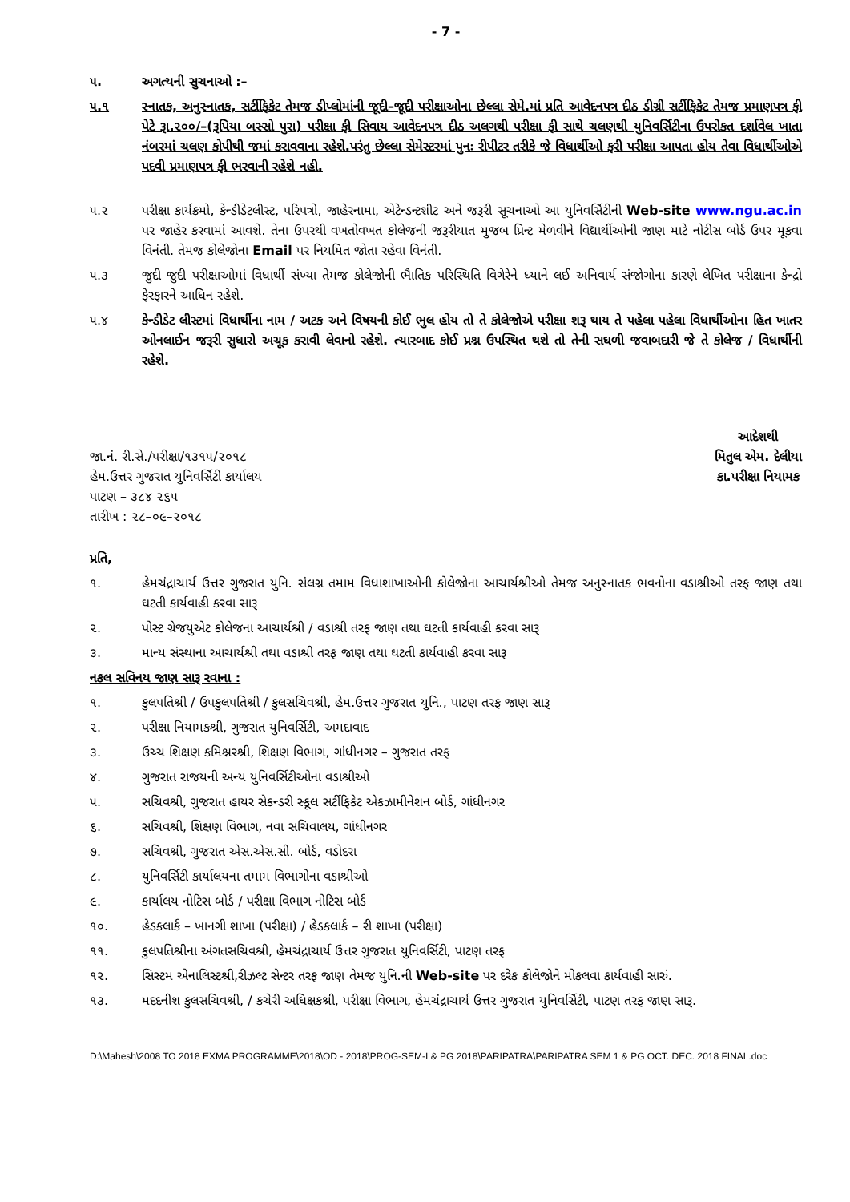- 7 -
૫. અગત્યની સુચનાઓ :–
૫.૧ સ્નાતક, અનુસ્નાતક, સર્ટીફિકેટ તેમજ ડીપ્લોમાંની જૂદી–જૂદી પરીક્ષાઓના છેલ્લા સેમે.માં પ્રતિ આવેદનપત્ર દીઠ ડીગ્રી સર્ટીફિકેટ તેમજ પ્રમાણપત્ર ફી પેટે રૂા.૨૦૦/–(રૂપિયા બસ્સો પુરા) પરીક્ષા ફી સિવાય આવેદનપત્ર દીઠ અલગથી પરીક્ષા ફી સાથે ચલણથી યુનિવર્સિટીના ઉપરોકત દર્શાવેલ ખાતા નંબરમાં ચલણ કોપીથી જમાં કરાવવાના રહેશે.પરંતુ છેલ્લા સેમેસ્ટરમાં પુનઃ રીપીટર તરીકે જે વિધાર્થીઓ ફરી પરીક્ષા આપતા હોય તેવા વિધાર્થીઓએ પદવી પ્રમાણપત્ર ફી ભરવાની રહેશે નહી.
૫.૨ પરીક્ષા કાર્યક્રમો, કેન્ડીડેટલીસ્ટ, પરિપત્રો, જાહેરનામા, એટેન્ડન્ટશીટ અને જરૂરી સૂચનાઓ આ યુનિવર્સિટીની Web-site www.ngu.ac.in પર જાહેર કરવામાં આવશે. તેના ઉપરથી વખતોવખત કોલેજની જરૂરીયાત મુજબ પ્રિન્ટ મેળવીને વિદ્યાર્થીઓની જાણ માટે નોટીસ બોર્ડ ઉપર મૂકવા વિનંતી. તેમજ કોલેજોના Email પર નિયમિત જોતા રહેવા વિનંતી.
૫.૩ જુદી જુદી પરીક્ષાઓમાં વિધાર્થી સંખ્યા તેમજ કોલેજોની ભૈાતિક પરિસ્થિતિ વિગેરેને ધ્યાને લઈ અનિવાર્ય સંજોગોના કારણે લેખિત પરીક્ષાના કેન્દ્રો ફેરફારને આધિન રહેશે.
૫.૪ કેન્ડીડેટ લીસ્ટમાં વિધાર્થીના નામ / અટક અને વિષયની કોઈ ભુલ હોય તો તે કોલેજોએ પરીક્ષા શરૂ થાય તે પહેલા પહેલા વિધાર્થીઓના હિત ખાતર ઓનલાઈન જરૂરી સુધારો અચૂક કરાવી લેવાનો રહેશે. ત્યારબાદ કોઈ પ્રશ્ન ઉપસ્થિત થશે તો તેની સઘળી જવાબદારી જે તે કોલેજ / વિધાર્થીની રહેશે.
જા.નં. રી.સે./પરીક્ષા/૧૩૧૫/૨૦૧૮
હેમ.ઉત્તર ગુજરાત યુનિવર્સિટી કાર્યાલય
પાટણ – ૩૮૪ ૨૬૫
તારીખ : ૨૮–૦૯–૨૦૧૮
આદેશથી
મિતુલ એમ. દેલીયા
કા.પરીક્ષા નિયામક
પ્રતિ,
૧. હેમચંદ્રાચાર્ય ઉત્તર ગુજરાત યુનિ. સંલગ્ન તમામ વિધાશાખાઓની કોલેજોના આચાર્યશ્રીઓ તેમજ અનુસ્નાતક ભવનોના વડાશ્રીઓ તરફ જાણ તથા ઘટતી કાર્યવાહી કરવા સારૂ
૨. પોસ્ટ ગ્રેજયુએટ કોલેજના આચાર્યશ્રી / વડાશ્રી તરફ જાણ તથા ઘટતી કાર્યવાહી કરવા સારૂ
૩. માન્ય સંસ્થાના આચાર્યશ્રી તથા વડાશ્રી તરફ જાણ તથા ઘટતી કાર્યવાહી કરવા સારૂ
નકલ સવિનય જાણ સારૂ રવાના :
૧. કુલપતિશ્રી / ઉપકુલપતિશ્રી / કુલસચિવશ્રી, હેમ.ઉત્તર ગુજરાત યુનિ., પાટણ તરફ જાણ સારૂ
૨. પરીક્ષા નિયામકશ્રી, ગુજરાત યુનિવર્સિટી, અમદાવાદ
૩. ઉચ્ચ શિક્ષણ કમિશ્નરશ્રી, શિક્ષણ વિભાગ, ગાંધીનગર – ગુજરાત તરફ
૪. ગુજરાત રાજયની અન્ય યુનિવર્સિટીઓના વડાશ્રીઓ
૫. સચિવશ્રી, ગુજરાત હાયર સેકન્ડરી સ્કૂલ સર્ટીફિકેટ એકઝામીનેશન બોર્ડ, ગાંધીનગર
૬. સચિવશ્રી, શિક્ષણ વિભાગ, નવા સચિવાલય, ગાંધીનગર
૭. સચિવશ્રી, ગુજરાત એસ.એસ.સી. બોર્ડ, વડોદરા
૮. યુનિવર્સિટી કાર્યાલયના તમામ વિભાગોના વડાશ્રીઓ
૯. કાર્યાલય નોટિસ બોર્ડ / પરીક્ષા વિભાગ નોટિસ બોર્ડ
૧૦. હેડકલાર્ક – ખાનગી શાખા (પરીક્ષા) / હેડકલાર્ક – રી શાખા (પરીક્ષા)
૧૧. કુલપતિશ્રીના અંગતસચિવશ્રી, હેમચંદ્રાચાર્ય ઉત્તર ગુજરાત યુનિવર્સિટી, પાટણ તરફ
૧૨. સિસ્ટમ એનાલિસ્ટશ્રી,રીઝલ્ટ સેન્ટર તરફ જાણ તેમજ યુનિ.ની Web-site પર દરેક કોલેજોને મોકલવા કાર્યવાહી સારું.
૧૩. મદદનીશ કુલસચિવશ્રી, / કચેરી અધિક્ષકશ્રી, પરીક્ષા વિભાગ, હેમચંદ્રાચાર્ય ઉત્તર ગુજરાત યુનિવર્સિટી, પાટણ તરફ જાણ સારૂ.
D:\Mahesh\2008 TO 2018 EXMA PROGRAMME\2018\OD - 2018\PROG-SEM-I & PG 2018\PARIPATRA\PARIPATRA SEM 1 & PG OCT. DEC. 2018 FINAL.doc